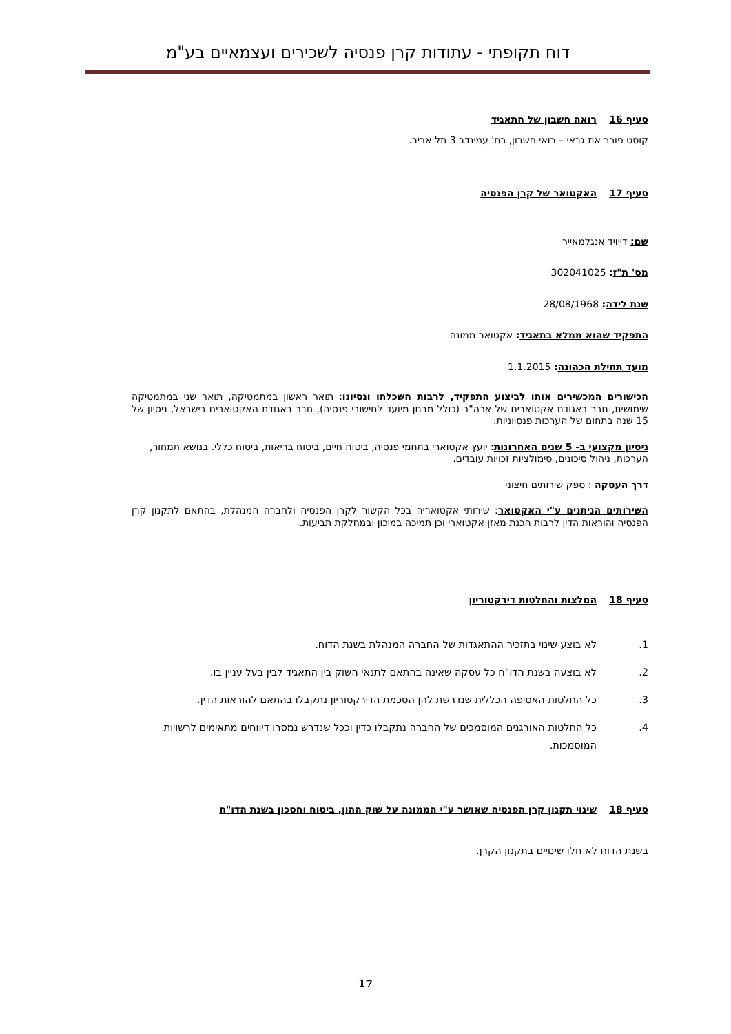דוח תקופתי - עתודות קרן פנסיה לשכירים ועצמאיים בע"מ
סעיף 16 רואה חשבון של התאגיד
קוסט פורר את גבאי – רואי חשבון, רח' עמינדב 3 תל אביב.
סעיף 17 האקטואר של קרן הפנסיה
שם: דייויד אנגלמאייר
מס' ת"ז: 302041025
שנת לידה: 28/08/1968
התפקיד שהוא ממלא בתאגיד: אקטואר ממונה
מועד תחילת הכהונה: 1.1.2015
הכישורים המכשירים אותו לביצוע התפקיד, לרבות השכלתו ונסיונו: תואר ראשון במתמטיקה, תואר שני במתמטיקה שימושית, חבר באגודת אקטוארים של ארה"ב (כולל מבחן מיועד לחישובי פנסיה), חבר באגודת האקטוארים בישראל, ניסיון של 15 שנה בתחום של הערכות פנסיוניות.
ניסיון מקצועי ב- 5 שנים האחרונות: יועץ אקטוארי בתחמי פנסיה, ביטוח חיים, ביטוח בריאות, ביטוח כללי. בנושא תמחור, הערכות, ניהול סיכונים, סימולציות זכויות עובדים.
דרך העסקה : ספק שירותים חיצוני
השירותים הניתנים ע"י האקטואר: שירותי אקטואריה בכל הקשור לקרן הפנסיה ולחברה המנהלת, בהתאם לתקנון קרן הפנסיה והוראות הדין לרבות הכנת מאזן אקטוארי וכן תמיכה במיכון ובמחלקת תביעות.
סעיף 18 המלצות והחלטות דירקטוריון
1. לא בוצע שינוי בתזכיר ההתאגדות של החברה המנהלת בשנת הדוח.
2. לא בוצעה בשנת הדו"ח כל עסקה שאינה בהתאם לתנאי השוק בין התאגיד לבין בעל עניין בו.
3. כל החלטות האסיפה הכללית שנדרשת להן הסכמת הדירקטוריון נתקבלו בהתאם להוראות הדין.
4. כל החלטות האורגנים המוסמכים של החברה נתקבלו כדין וככל שנדרש נמסרו דיווחים מתאימים לרשויות המוסמכות.
סעיף 18 שינוי תקנון קרן הפנסיה שאושר ע"י הממונה על שוק ההון, ביטוח וחסכון בשנת הדו"ח
בשנת הדוח לא חלו שינויים בתקנון הקרן.
17